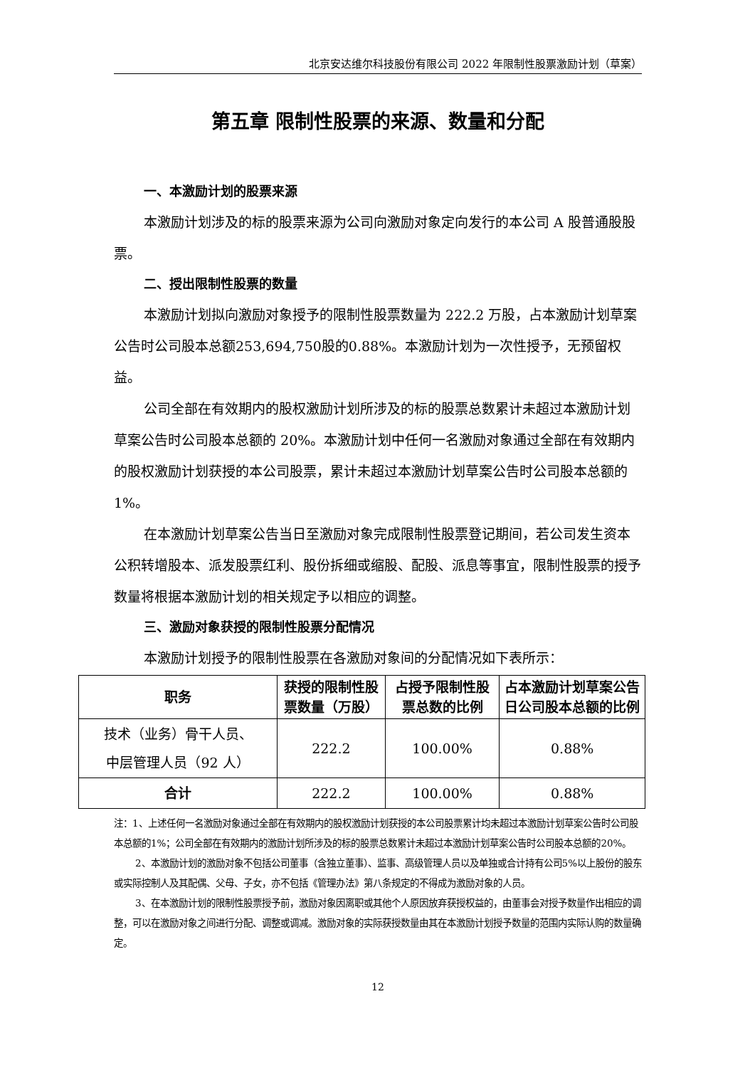北京安达维尔科技股份有限公司 2022 年限制性股票激励计划（草案）
第五章 限制性股票的来源、数量和分配
一、本激励计划的股票来源
本激励计划涉及的标的股票来源为公司向激励对象定向发行的本公司 A 股普通股股票。
二、授出限制性股票的数量
本激励计划拟向激励对象授予的限制性股票数量为 222.2 万股，占本激励计划草案公告时公司股本总额253,694,750股的0.88%。本激励计划为一次性授予，无预留权益。
公司全部在有效期内的股权激励计划所涉及的标的股票总数累计未超过本激励计划草案公告时公司股本总额的 20%。本激励计划中任何一名激励对象通过全部在有效期内的股权激励计划获授的本公司股票，累计未超过本激励计划草案公告时公司股本总额的 1%。
在本激励计划草案公告当日至激励对象完成限制性股票登记期间，若公司发生资本公积转增股本、派发股票红利、股份拆细或缩股、配股、派息等事宜，限制性股票的授予数量将根据本激励计划的相关规定予以相应的调整。
三、激励对象获授的限制性股票分配情况
本激励计划授予的限制性股票在各激励对象间的分配情况如下表所示：
| 职务 | 获授的限制性股票数量（万股） | 占授予限制性股票总数的比例 | 占本激励计划草案公告日公司股本总额的比例 |
| --- | --- | --- | --- |
| 技术（业务）骨干人员、 中层管理人员（92 人） | 222.2 | 100.00% | 0.88% |
| 合计 | 222.2 | 100.00% | 0.88% |
注：1、上述任何一名激励对象通过全部在有效期内的股权激励计划获授的本公司股票累计均未超过本激励计划草案公告时公司股本总额的1%；公司全部在有效期内的激励计划所涉及的标的股票总数累计未超过本激励计划草案公告时公司股本总额的20%。
2、本激励计划的激励对象不包括公司董事（含独立董事）、监事、高级管理人员以及单独或合计持有公司5%以上股份的股东或实际控制人及其配偶、父母、子女，亦不包括《管理办法》第八条规定的不得成为激励对象的人员。
3、在本激励计划的限制性股票授予前，激励对象因离职或其他个人原因放弃获授权益的，由董事会对授予数量作出相应的调整，可以在激励对象之间进行分配、调整或调减。激励对象的实际获授数量由其在本激励计划授予数量的范围内实际认购的数量确定。
12